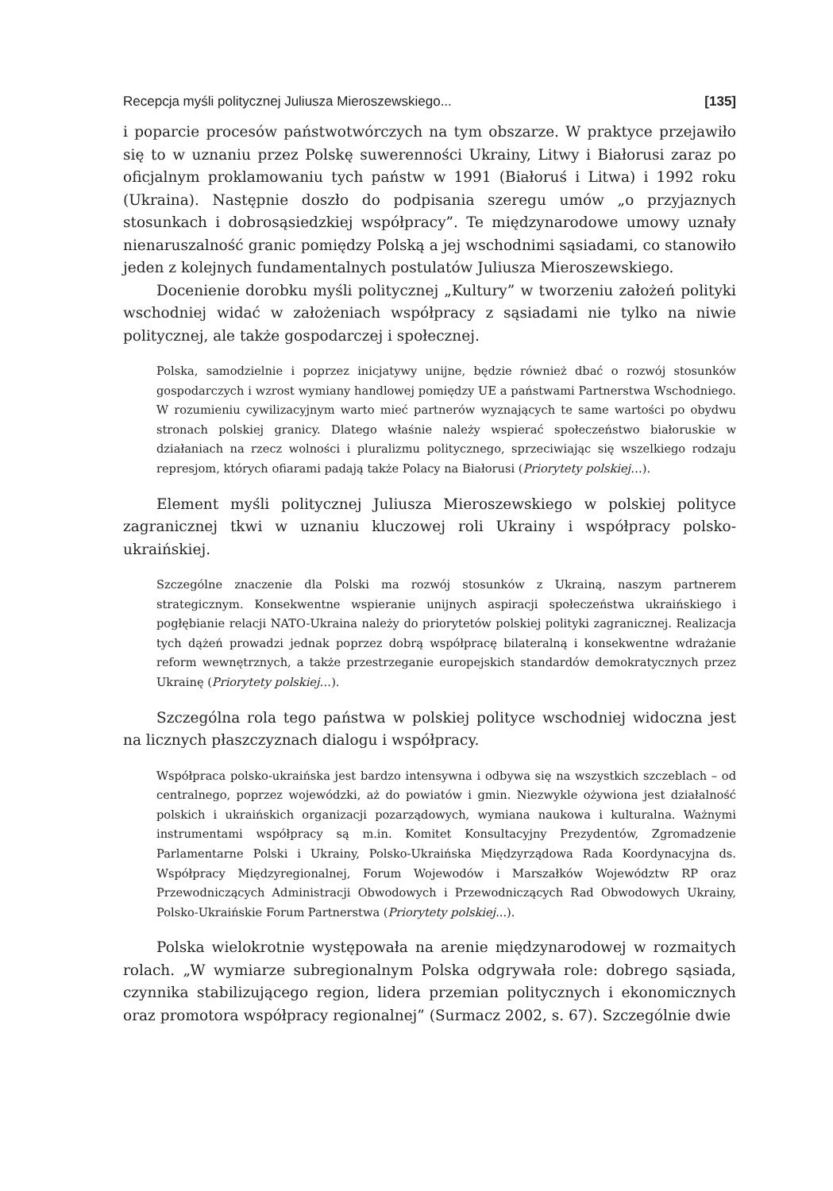Recepcja myśli politycznej Juliusza Mieroszewskiego... [135]
i poparcie procesów państwotwórczych na tym obszarze. W praktyce przejawiło się to w uznaniu przez Polskę suwerenności Ukrainy, Litwy i Białorusi zaraz po oficjalnym proklamowaniu tych państw w 1991 (Białoruś i Litwa) i 1992 roku (Ukraina). Następnie doszło do podpisania szeregu umów „o przyjaznych stosunkach i dobrosąsiedzkiej współpracy”. Te międzynarodowe umowy uznały nienaruszalność granic pomiędzy Polską a jej wschodnimi sąsiadami, co stanowiło jeden z kolejnych fundamentalnych postulatów Juliusza Mieroszewskiego.
Docenienie dorobku myśli politycznej „Kultury” w tworzeniu założeń polityki wschodniej widać w założeniach współpracy z sąsiadami nie tylko na niwie politycznej, ale także gospodarczej i społecznej.
Polska, samodzielnie i poprzez inicjatywy unijne, będzie również dbać o rozwój stosunków gospodarczych i wzrost wymiany handlowej pomiędzy UE a państwami Partnerstwa Wschodniego. W rozumieniu cywilizacyjnym warto mieć partnerów wyznających te same wartości po obydwu stronach polskiej granicy. Dlatego właśnie należy wspierać społeczeństwo białoruskie w działaniach na rzecz wolności i pluralizmu politycznego, sprzeciwiając się wszelkiego rodzaju represjom, których ofiarami padają także Polacy na Białorusi (Priorytety polskiej…).
Element myśli politycznej Juliusza Mieroszewskiego w polskiej polityce zagranicznej tkwi w uznaniu kluczowej roli Ukrainy i współpracy polsko-ukraińskiej.
Szczególne znaczenie dla Polski ma rozwój stosunków z Ukrainą, naszym partnerem strategicznym. Konsekwentne wspieranie unijnych aspiracji społeczeństwa ukraińskiego i pogłębianie relacji NATO-Ukraina należy do priorytetów polskiej polityki zagranicznej. Realizacja tych dążeń prowadzi jednak poprzez dobrą współpracę bilateralną i konsekwentne wdrażanie reform wewnętrznych, a także przestrzeganie europejskich standardów demokratycznych przez Ukrainę (Priorytety polskiej…).
Szczególna rola tego państwa w polskiej polityce wschodniej widoczna jest na licznych płaszczyznach dialogu i współpracy.
Współpraca polsko-ukraińska jest bardzo intensywna i odbywa się na wszystkich szczeblach – od centralnego, poprzez wojewódzki, aż do powiatów i gmin. Niezwykle ożywiona jest działalność polskich i ukraińskich organizacji pozarządowych, wymiana naukowa i kulturalna. Ważnymi instrumentami współpracy są m.in. Komitet Konsultacyjny Prezydentów, Zgromadzenie Parlamentarne Polski i Ukrainy, Polsko-Ukraińska Międzyrządowa Rada Koordynacyjna ds. Współpracy Międzyregionalnej, Forum Wojewodów i Marszałków Województw RP oraz Przewodniczących Administracji Obwodowych i Przewodniczących Rad Obwodowych Ukrainy, Polsko-Ukraińskie Forum Partnerstwa (Priorytety polskiej...).
Polska wielokrotnie występowała na arenie międzynarodowej w rozmaitych rolach. „W wymiarze subregionalnym Polska odgrywała role: dobrego sąsiada, czynnika stabilizującego region, lidera przemian politycznych i ekonomicznych oraz promotora współpracy regionalnej” (Surmacz 2002, s. 67). Szczególnie dwie